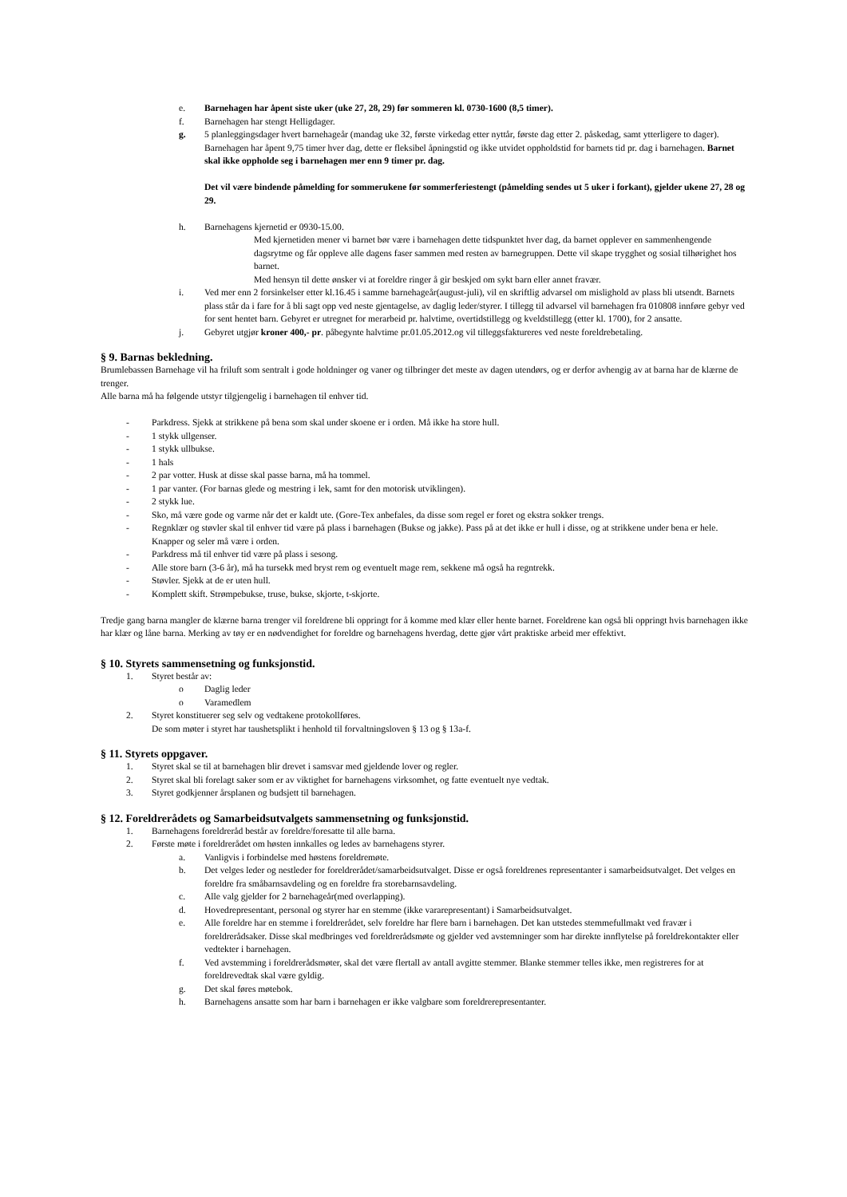e. Barnehagen har åpent siste uker (uke 27, 28, 29) før sommeren kl. 0730-1600 (8,5 timer).
f. Barnehagen har stengt Helligdager.
g. 5 planleggingsdager hvert barnehageår (mandag uke 32, første virkedag etter nyttår, første dag etter 2. påskedag, samt ytterligere to dager).
Barnehagen har åpent 9,75 timer hver dag, dette er fleksibel åpningstid og ikke utvidet oppholdstid for barnets tid pr. dag i barnehagen. Barnet skal ikke oppholde seg i barnehagen mer enn 9 timer pr. dag.
Det vil være bindende påmelding for sommerukene før sommerferiestengt (påmelding sendes ut 5 uker i forkant), gjelder ukene 27, 28 og 29.
h. Barnehagens kjernetid er 0930-15.00.
Med kjernetiden mener vi barnet bør være i barnehagen dette tidspunktet hver dag, da barnet opplever en sammenhengende dagsrytme og får oppleve alle dagens faser sammen med resten av barnegruppen. Dette vil skape trygghet og sosial tilhørighet hos barnet.
Med hensyn til dette ønsker vi at foreldre ringer å gir beskjed om sykt barn eller annet fravær.
i. Ved mer enn 2 forsinkelser etter kl.16.45 i samme barnehageår(august-juli), vil en skriftlig advarsel om mislighold av plass bli utsendt. Barnets plass står da i fare for å bli sagt opp ved neste gjentagelse, av daglig leder/styrer. I tillegg til advarsel vil barnehagen fra 010808 innføre gebyr ved for sent hentet barn. Gebyret er utregnet for merarbeid pr. halvtime, overtidstillegg og kveldstillegg (etter kl. 1700), for 2 ansatte.
j. Gebyret utgjør kroner 400,- pr. påbegynte halvtime pr.01.05.2012.og vil tilleggsfaktureres ved neste foreldrebetaling.
§ 9. Barnas bekledning.
Brumlebassen Barnehage vil ha friluft som sentralt i gode holdninger og vaner og tilbringer det meste av dagen utendørs, og er derfor avhengig av at barna har de klærne de trenger.
Alle barna må ha følgende utstyr tilgjengelig i barnehagen til enhver tid.
- Parkdress. Sjekk at strikkene på bena som skal under skoene er i orden. Må ikke ha store hull.
- 1 stykk ullgenser.
- 1 stykk ullbukse.
- 1 hals
- 2 par votter. Husk at disse skal passe barna, må ha tommel.
- 1 par vanter. (For barnas glede og mestring i lek, samt for den motorisk utviklingen).
- 2 stykk lue.
- Sko, må være gode og varme når det er kaldt ute. (Gore-Tex anbefales, da disse som regel er foret og ekstra sokker trengs.
- Regnklær og støvler skal til enhver tid være på plass i barnehagen (Bukse og jakke). Pass på at det ikke er hull i disse, og at strikkene under bena er hele. Knapper og seler må være i orden.
- Parkdress må til enhver tid være på plass i sesong.
- Alle store barn (3-6 år), må ha tursekk med bryst rem og eventuelt mage rem, sekkene må også ha regntrekk.
- Støvler. Sjekk at de er uten hull.
- Komplett skift. Strømpebukse, truse, bukse, skjorte, t-skjorte.
Tredje gang barna mangler de klærne barna trenger vil foreldrene bli oppringt for å komme med klær eller hente barnet. Foreldrene kan også bli oppringt hvis barnehagen ikke har klær og låne barna. Merking av tøy er en nødvendighet for foreldre og barnehagens hverdag, dette gjør vårt praktiske arbeid mer effektivt.
§ 10. Styrets sammensetning og funksjonstid.
1. Styret består av:
o Daglig leder
o Varamedlem
2. Styret konstituerer seg selv og vedtakene protokollføres.
De som møter i styret har taushetsplikt i henhold til forvaltningsloven § 13 og § 13a-f.
§ 11. Styrets oppgaver.
1. Styret skal se til at barnehagen blir drevet i samsvar med gjeldende lover og regler.
2. Styret skal bli forelagt saker som er av viktighet for barnehagens virksomhet, og fatte eventuelt nye vedtak.
3. Styret godkjenner årsplanen og budsjett til barnehagen.
§ 12. Foreldrerådets og Samarbeidsutvalgets sammensetning og funksjonstid.
1. Barnehagens foreldreråd består av foreldre/foresatte til alle barna.
2. Første møte i foreldrerådet om høsten innkalles og ledes av barnehagens styrer.
a. Vanligvis i forbindelse med høstens foreldremøte.
b. Det velges leder og nestleder for foreldrerådet/samarbeidsutvalget. Disse er også foreldrenes representanter i samarbeidsutvalget. Det velges en foreldre fra småbarnsavdeling og en foreldre fra storebarnsavdeling.
c. Alle valg gjelder for 2 barnehageår(med overlapping).
d. Hovedrepresentant, personal og styrer har en stemme (ikke vararepresentant) i Samarbeidsutvalget.
e. Alle foreldre har en stemme i foreldrerådet, selv foreldre har flere barn i barnehagen. Det kan utstedes stemmefullmakt ved fravær i foreldrerådsaker. Disse skal medbringes ved foreldrerådsmøte og gjelder ved avstemninger som har direkte innflytelse på foreldrekontakter eller vedtekter i barnehagen.
f. Ved avstemming i foreldrerådsmøter, skal det være flertall av antall avgitte stemmer. Blanke stemmer telles ikke, men registreres for at foreldrevedtak skal være gyldig.
g. Det skal føres møtebok.
h. Barnehagens ansatte som har barn i barnehagen er ikke valgbare som foreldrerepresentanter.